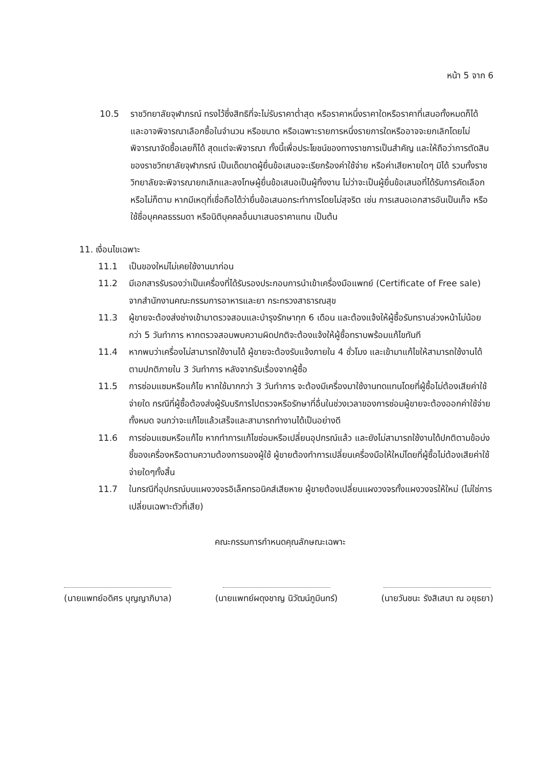หน้า 5 จาก 6
10.5 ราชวิทยาลัยจุฬาภรณ์ ทรงไว้ซึ่งสิทธิที่จะไม่รับราคาต่ำสุด หรือราคาหนึ่งราคาใดหรือราคาที่เสนอทั้งหมดก็ได้ และอาจพิจารณาเลือกซื้อในจำนวน หรือขนาด หรือเฉพาะรายการหนึ่งรายการใดหรืออาจจะยกเลิกโดยไม่พิจารณาจัดซื้อเลยก็ได้ สุดแต่จะพิจารณา ทั้งนี้เพื่อประโยชน์ของทางราชการเป็นสำคัญ และให้ถือว่าการตัดสินของราชวิทยาลัยจุฬาภรณ์ เป็นเด็ดขาดผู้ยื่นข้อเสนอจะเรียกร้องค่าใช้จ่าย หรือค่าเสียหายใดๆ มิได้ รวมทั้งราชวิทยาลัยจะพิจารณายกเลิกและลงโทษผู้ยื่นข้อเสนอเป็นผู้ทิ้งงาน ไม่ว่าจะเป็นผู้ยื่นข้อเสนอที่ได้รับการคัดเลือกหรือไม่ก็ตาม หากมีเหตุที่เชื่อถือได้ว่ายื่นข้อเสนอกระทำการโดยไม่สุจริต เช่น การเสนอเอกสารอันเป็นเท็จ หรือใช้ชื่อบุคคลธรรมดา หรือนิติบุคคลอื่นมาเสนอราคาแทน เป็นต้น
11. เงื่อนไขเฉพาะ
11.1 เป็นของใหม่ไม่เคยใช้งานมาก่อน
11.2 มีเอกสารรับรองว่าเป็นเครื่องที่ได้รับรองประกอบการนำเข้าเครื่องมือแพทย์ (Certificate of Free sale) จากสำนักงานคณะกรรมการอาหารและยา กระทรวงสาธารณสุข
11.3 ผู้ขายจะต้องส่งช่างเข้ามาตรวจสอบและบำรุงรักษาทุก 6 เดือน และต้องแจ้งให้ผู้ซื้อรับทราบล่วงหน้าไม่น้อยกว่า 5 วันทำการ หากตรวจสอบพบความผิดปกติจะต้องแจ้งให้ผู้ซื้อทราบพร้อมแก้ไขทันที
11.4 หากพบว่าเครื่องไม่สามารถใช้งานได้ ผู้ขายจะต้องรับแจ้งภายใน 4 ชั่วโมง และเข้ามาแก้ไขให้สามารถใช้งานได้ตามปกติภายใน 3 วันทำการ หลังจากรับเรื่องจากผู้ซื้อ
11.5 การซ่อมแซมหรือแก้ไข หากใช้มากกว่า 3 วันทำการ จะต้องมีเครื่องมาใช้งานทดแทนโดยที่ผู้ซื้อไม่ต้องเสียค่าใช้จ่ายใด กรณีที่ผู้ซื้อต้องส่งผู้รับบริการไปตรวจหรือรักษาที่อื่นในช่วงเวลาของการซ่อมผู้ขายจะต้องออกค่าใช้จ่ายทั้งหมด จนกว่าจะแก้ไขแล้วเสร็จและสามารถทำงานได้เป็นอย่างดี
11.6 การซ่อมแซมหรือแก้ไข หากทำการแก้ไขซ่อมหรือเปลี่ยนอุปกรณ์แล้ว และยังไม่สามารถใช้งานได้ปกติตามข้อบ่งชี้ของเครื่องหรือตามความต้องการของผู้ใช้ ผู้ขายต้องทำการเปลี่ยนเครื่องมือให้ใหม่โดยที่ผู้ซื้อไม่ต้องเสียค่าใช้จ่ายใดๆทั้งสิ้น
11.7 ในกรณีที่อุปกรณ์บนแผงวงจรอิเล็คทรอนิคส์เสียหาย ผู้ขายต้องเปลี่ยนแผงวงจรทั้งแผงวงจรให้ใหม่ (ไม่ใช่การเปลี่ยนเฉพาะตัวที่เสีย)
คณะกรรมการกำหนดคุณลักษณะเฉพาะ
(นายแพทย์อดิศร บุญญาภิบาล) (นายแพทย์ผดุงชาญ นิวัฒน์ภูมินทร์)
(นายวันชนะ รังสิเสนา ณ อยุธยา)